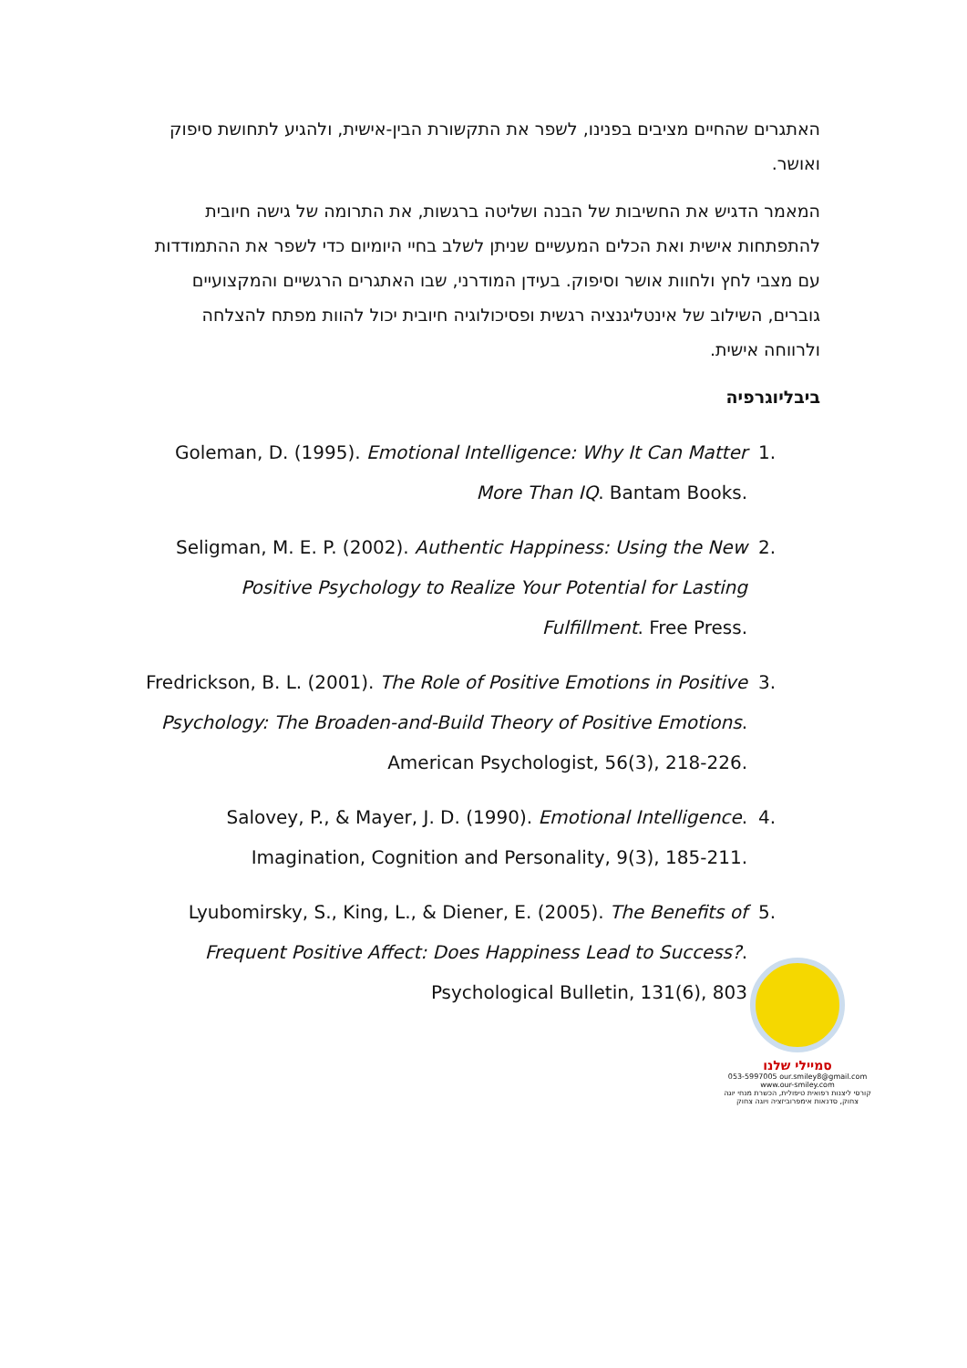האתגרים שהחיים מציבים בפנינו, לשפר את התקשורת הבין-אישית, ולהגיע לתחושת סיפוק ואושר.
המאמר הדגיש את החשיבות של הבנה ושליטה ברגשות, את התרומה של גישה חיובית להתפתחות אישית ואת הכלים המעשיים שניתן לשלב בחיי היומיום כדי לשפר את ההתמודדות עם מצבי לחץ ולחוות אושר וסיפוק. בעידן המודרני, שבו האתגרים הרגשיים והמקצועיים גוברים, השילוב של אינטליגנציה רגשית ופסיכולוגיה חיובית יכול להוות מפתח להצלחה ולרווחה אישית.
ביבליוגרפיה
1. Goleman, D. (1995). Emotional Intelligence: Why It Can Matter More Than IQ. Bantam Books.
2. Seligman, M. E. P. (2002). Authentic Happiness: Using the New Positive Psychology to Realize Your Potential for Lasting Fulfillment. Free Press.
3. Fredrickson, B. L. (2001). The Role of Positive Emotions in Positive Psychology: The Broaden-and-Build Theory of Positive Emotions. American Psychologist, 56(3), 218-226.
4. Salovey, P., & Mayer, J. D. (1990). Emotional Intelligence. Imagination, Cognition and Personality, 9(3), 185-211.
5. Lyubomirsky, S., King, L., & Diener, E. (2005). The Benefits of Frequent Positive Affect: Does Happiness Lead to Success?. Psychological Bulletin, 131(6), 803
סמיילי שלנו
053-5997005 our.smiley8@gmail.com www.our-smiley.com
קורסי ליצנות רפואית טיפולית, הכשרת מנחי יוגה צחוק, סדנאות אימפרוביזציה ויוגה צחוק